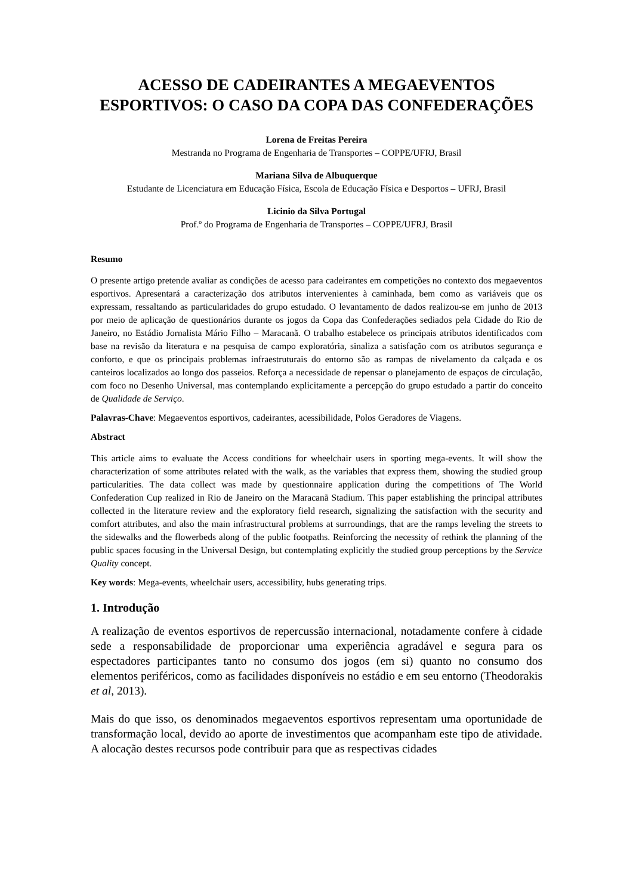ACESSO DE CADEIRANTES A MEGAEVENTOS ESPORTIVOS: O CASO DA COPA DAS CONFEDERAÇÕES
Lorena de Freitas Pereira
Mestranda no Programa de Engenharia de Transportes – COPPE/UFRJ, Brasil
Mariana Silva de Albuquerque
Estudante de Licenciatura em Educação Física, Escola de Educação Física e Desportos – UFRJ, Brasil
Licinio da Silva Portugal
Prof.º do Programa de Engenharia de Transportes – COPPE/UFRJ, Brasil
Resumo
O presente artigo pretende avaliar as condições de acesso para cadeirantes em competições no contexto dos megaeventos esportivos. Apresentará a caracterização dos atributos intervenientes à caminhada, bem como as variáveis que os expressam, ressaltando as particularidades do grupo estudado. O levantamento de dados realizou-se em junho de 2013 por meio de aplicação de questionários durante os jogos da Copa das Confederações sediados pela Cidade do Rio de Janeiro, no Estádio Jornalista Mário Filho – Maracanã. O trabalho estabelece os principais atributos identificados com base na revisão da literatura e na pesquisa de campo exploratória, sinaliza a satisfação com os atributos segurança e conforto, e que os principais problemas infraestruturais do entorno são as rampas de nivelamento da calçada e os canteiros localizados ao longo dos passeios. Reforça a necessidade de repensar o planejamento de espaços de circulação, com foco no Desenho Universal, mas contemplando explicitamente a percepção do grupo estudado a partir do conceito de Qualidade de Serviço.
Palavras-Chave: Megaeventos esportivos, cadeirantes, acessibilidade, Polos Geradores de Viagens.
Abstract
This article aims to evaluate the Access conditions for wheelchair users in sporting mega-events. It will show the characterization of some attributes related with the walk, as the variables that express them, showing the studied group particularities. The data collect was made by questionnaire application during the competitions of The World Confederation Cup realized in Rio de Janeiro on the Maracanã Stadium. This paper establishing the principal attributes collected in the literature review and the exploratory field research, signalizing the satisfaction with the security and comfort attributes, and also the main infrastructural problems at surroundings, that are the ramps leveling the streets to the sidewalks and the flowerbeds along of the public footpaths. Reinforcing the necessity of rethink the planning of the public spaces focusing in the Universal Design, but contemplating explicitly the studied group perceptions by the Service Quality concept.
Key words: Mega-events, wheelchair users, accessibility, hubs generating trips.
1. Introdução
A realização de eventos esportivos de repercussão internacional, notadamente confere à cidade sede a responsabilidade de proporcionar uma experiência agradável e segura para os espectadores participantes tanto no consumo dos jogos (em si) quanto no consumo dos elementos periféricos, como as facilidades disponíveis no estádio e em seu entorno (Theodorakis et al, 2013).
Mais do que isso, os denominados megaeventos esportivos representam uma oportunidade de transformação local, devido ao aporte de investimentos que acompanham este tipo de atividade. A alocação destes recursos pode contribuir para que as respectivas cidades